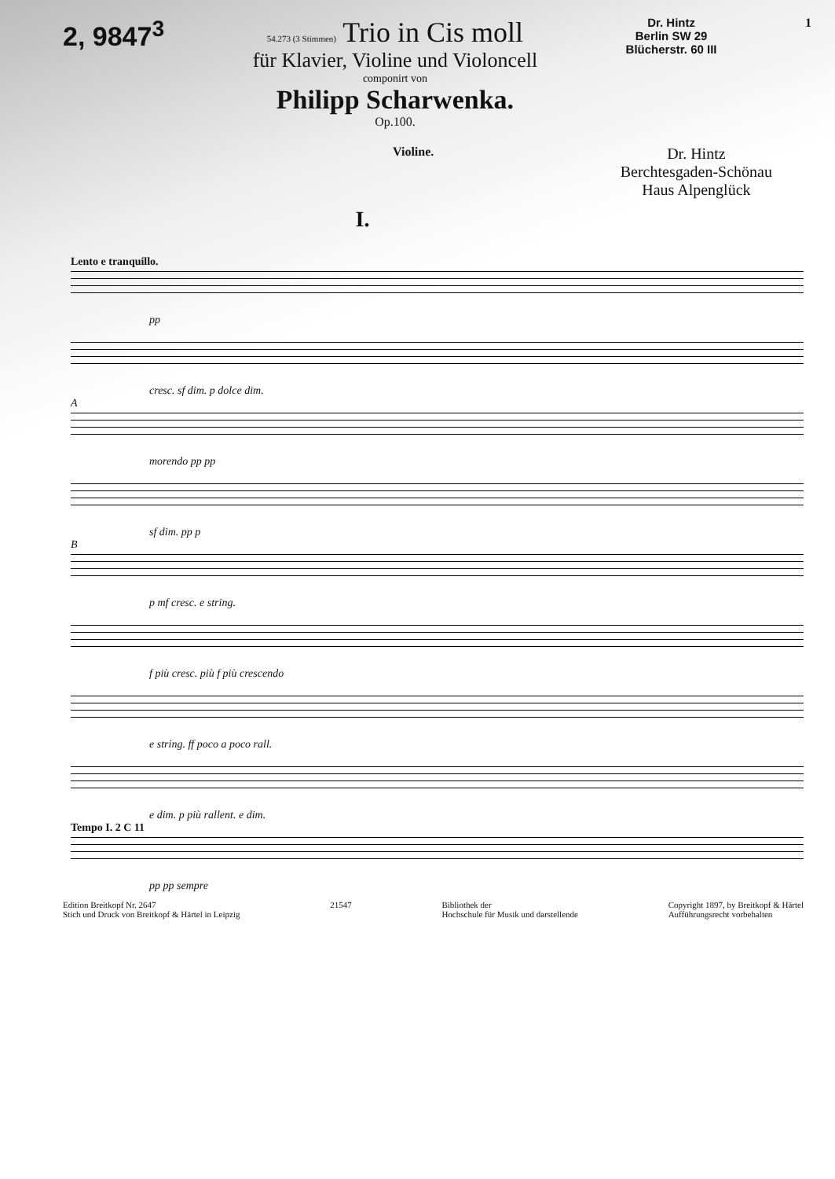2, 9847<sup>3</sup>
54.273 (3 Stimmen) Trio in Cis moll
für Klavier, Violine und Violoncell
componirt von
Philipp Scharwenka.
Op.100.
Dr. Hintz
Berlin SW 29
Blücherstr. 60 III
1
Violine.
Dr. Hintz
Berchtesgaden-Schönau
Haus Alpenglück
I.
Lento e tranquillo.
pp
cresc. sf dim. p dolce dim.
A
morendo pp pp
sf dim. pp p
B
p mf cresc. e string.
f più cresc. più f più crescendo
e string. ff poco a poco rall.
e dim. p più rallent. e dim.
Tempo I. 2 C 11
pp pp sempre
Edition Breitkopf Nr. 2647
Stich und Druck von Breitkopf & Härtel in Leipzig
21547 Bibliothek der
Hochschule für Musik und darstellende
Copyright 1897, by Breitkopf & Härtel
Aufführungsrecht vorbehalten